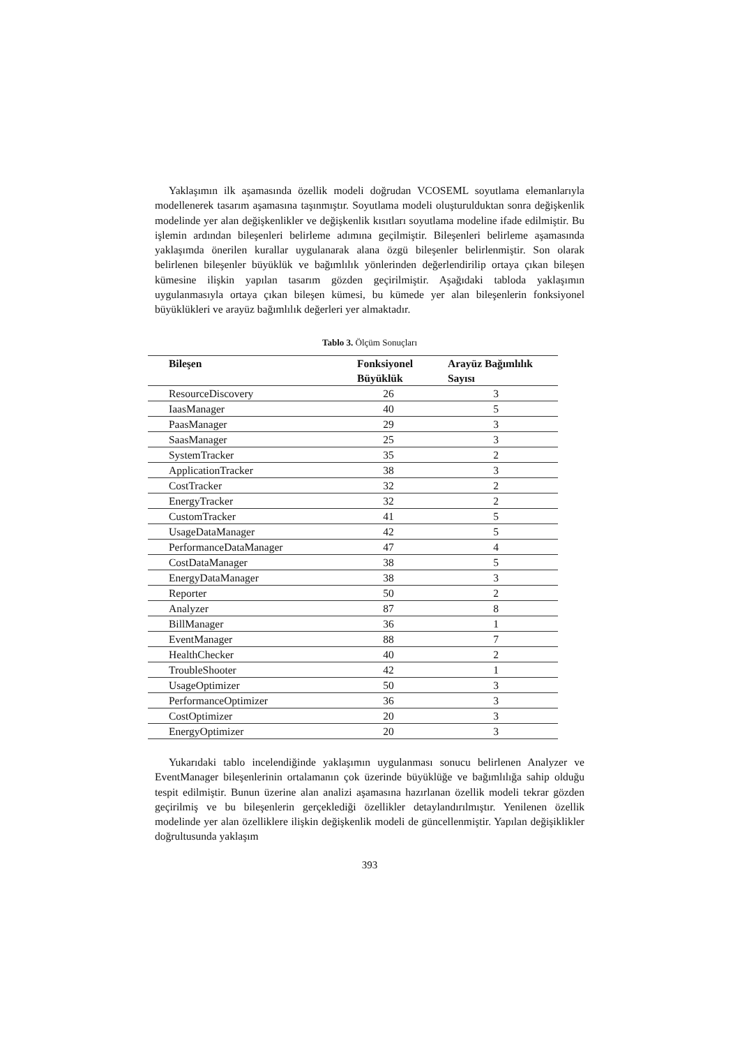Yaklaşımın ilk aşamasında özellik modeli doğrudan VCOSEML soyutlama elemanlarıyla modellenerek tasarım aşamasına taşınmıştır. Soyutlama modeli oluşturulduktan sonra değişkenlik modelinde yer alan değişkenlikler ve değişkenlik kısıtları soyutlama modeline ifade edilmiştir. Bu işlemin ardından bileşenleri belirleme adımına geçilmiştir. Bileşenleri belirleme aşamasında yaklaşımda önerilen kurallar uygulanarak alana özgü bileşenler belirlenmiştir. Son olarak belirlenen bileşenler büyüklük ve bağımlılık yönlerinden değerlendirilip ortaya çıkan bileşen kümesine ilişkin yapılan tasarım gözden geçirilmiştir. Aşağıdaki tabloda yaklaşımın uygulanmasıyla ortaya çıkan bileşen kümesi, bu kümede yer alan bileşenlerin fonksiyonel büyüklükleri ve arayüz bağımlılık değerleri yer almaktadır.
Tablo 3. Ölçüm Sonuçları
| Bileşen | Fonksiyonel Büyüklük | Arayüz Bağımlılık Sayısı |
| --- | --- | --- |
| ResourceDiscovery | 26 | 3 |
| IaasManager | 40 | 5 |
| PaasManager | 29 | 3 |
| SaasManager | 25 | 3 |
| SystemTracker | 35 | 2 |
| ApplicationTracker | 38 | 3 |
| CostTracker | 32 | 2 |
| EnergyTracker | 32 | 2 |
| CustomTracker | 41 | 5 |
| UsageDataManager | 42 | 5 |
| PerformanceDataManager | 47 | 4 |
| CostDataManager | 38 | 5 |
| EnergyDataManager | 38 | 3 |
| Reporter | 50 | 2 |
| Analyzer | 87 | 8 |
| BillManager | 36 | 1 |
| EventManager | 88 | 7 |
| HealthChecker | 40 | 2 |
| TroubleShooter | 42 | 1 |
| UsageOptimizer | 50 | 3 |
| PerformanceOptimizer | 36 | 3 |
| CostOptimizer | 20 | 3 |
| EnergyOptimizer | 20 | 3 |
Yukarıdaki tablo incelendiğinde yaklaşımın uygulanması sonucu belirlenen Analyzer ve EventManager bileşenlerinin ortalamanın çok üzerinde büyüklüğe ve bağımlılığa sahip olduğu tespit edilmiştir. Bunun üzerine alan analizi aşamasına hazırlanan özellik modeli tekrar gözden geçirilmiş ve bu bileşenlerin gerçeklediği özellikler detaylandırılmıştır. Yenilenen özellik modelinde yer alan özelliklere ilişkin değişkenlik modeli de güncellenmiştir. Yapılan değişiklikler doğrultusunda yaklaşım
393